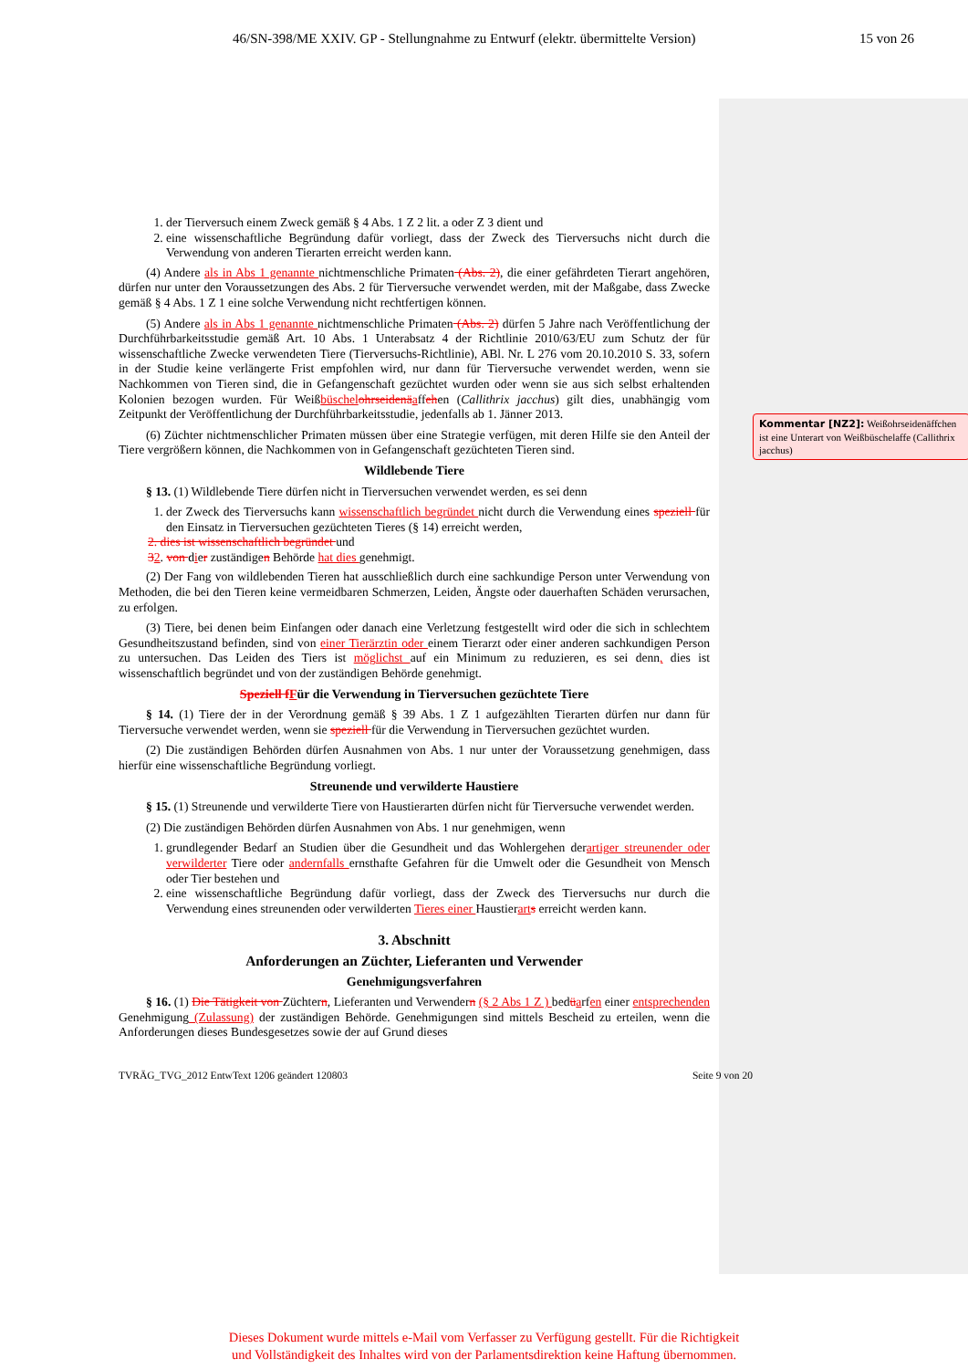46/SN-398/ME XXIV. GP - Stellungnahme zu Entwurf (elektr. übermittelte Version) 15 von 26
1. der Tierversuch einem Zweck gemäß § 4 Abs. 1 Z 2 lit. a oder Z 3 dient und
2. eine wissenschaftliche Begründung dafür vorliegt, dass der Zweck des Tierversuchs nicht durch die Verwendung von anderen Tierarten erreicht werden kann.
(4) Andere als in Abs 1 genannte nichtmenschliche Primaten (Abs. 2), die einer gefährdeten Tierart angehören, dürfen nur unter den Voraussetzungen des Abs. 2 für Tierversuche verwendet werden, mit der Maßgabe, dass Zwecke gemäß § 4 Abs. 1 Z 1 eine solche Verwendung nicht rechtfertigen können.
(5) Andere als in Abs 1 genannte nichtmenschliche Primaten (Abs. 2) dürfen 5 Jahre nach Veröffentlichung der Durchführbarkeitsstudie gemäß Art. 10 Abs. 1 Unterabsatz 4 der Richtlinie 2010/63/EU zum Schutz der für wissenschaftliche Zwecke verwendeten Tiere (Tierversuchs-Richtlinie), ABl. Nr. L 276 vom 20.10.2010 S. 33, sofern in der Studie keine verlängerte Frist empfohlen wird, nur dann für Tierversuche verwendet werden, wenn sie Nachkommen von Tieren sind, die in Gefangenschaft gezüchtet wurden oder wenn sie aus sich selbst erhaltenden Kolonien bezogen wurden. Für Weißbüschel ohrseidenä affehen (Callithrix jacchus) gilt dies, unabhängig vom Zeitpunkt der Veröffentlichung der Durchführbarkeitsstudie, jedenfalls ab 1. Jänner 2013.
(6) Züchter nichtmenschlicher Primaten müssen über eine Strategie verfügen, mit deren Hilfe sie den Anteil der Tiere vergrößern können, die Nachkommen von in Gefangenschaft gezüchteten Tieren sind.
Wildlebende Tiere
§ 13. (1) Wildlebende Tiere dürfen nicht in Tierversuchen verwendet werden, es sei denn
1. der Zweck des Tierversuchs kann wissenschaftlich begründet nicht durch die Verwendung eines speziell für den Einsatz in Tierversuchen gezüchteten Tieres (§ 14) erreicht werden,
2. dies ist wissenschaftlich begründet und
32. von dier zuständigen Behörde hat dies genehmigt.
(2) Der Fang von wildlebenden Tieren hat ausschließlich durch eine sachkundige Person unter Verwendung von Methoden, die bei den Tieren keine vermeidbaren Schmerzen, Leiden, Ängste oder dauerhaften Schäden verursachen, zu erfolgen.
(3) Tiere, bei denen beim Einfangen oder danach eine Verletzung festgestellt wird oder die sich in schlechtem Gesundheitszustand befinden, sind von einer Tierärztin oder einem Tierarzt oder einer anderen sachkundigen Person zu untersuchen. Das Leiden des Tiers ist möglichst auf ein Minimum zu reduzieren, es sei denn, dies ist wissenschaftlich begründet und von der zuständigen Behörde genehmigt.
Speziell f Für die Verwendung in Tierversuchen gezüchtete Tiere
§ 14. (1) Tiere der in der Verordnung gemäß § 39 Abs. 1 Z 1 aufgezählten Tierarten dürfen nur dann für Tierversuche verwendet werden, wenn sie speziell für die Verwendung in Tierversuchen gezüchtet wurden.
(2) Die zuständigen Behörden dürfen Ausnahmen von Abs. 1 nur unter der Voraussetzung genehmigen, dass hierfür eine wissenschaftliche Begründung vorliegt.
Streunende und verwilderte Haustiere
§ 15. (1) Streunende und verwilderte Tiere von Haustierarten dürfen nicht für Tierversuche verwendet werden.
(2) Die zuständigen Behörden dürfen Ausnahmen von Abs. 1 nur genehmigen, wenn
1. grundlegender Bedarf an Studien über die Gesundheit und das Wohlergehen derartiger streunender oder verwilderter Tiere oder andernfalls ernsthafte Gefahren für die Umwelt oder die Gesundheit von Mensch oder Tier bestehen und
2. eine wissenschaftliche Begründung dafür vorliegt, dass der Zweck des Tierversuchs nur durch die Verwendung eines streunenden oder verwilderten Tieres einer Haustierart s erreicht werden kann.
3. Abschnitt
Anforderungen an Züchter, Lieferanten und Verwender
Genehmigungsverfahren
§ 16. (1) Die Tätigkeit von Züchtern, Lieferanten und Verwendern (§ 2 Abs 1 Z ) bedüarfen einer entsprechenden Genehmigung (Zulassung) der zuständigen Behörde. Genehmigungen sind mittels Bescheid zu erteilen, wenn die Anforderungen dieses Bundesgesetzes sowie der auf Grund dieses
TVRÄG_TVG_2012 EntwText 1206 geändert 120803 Seite 9 von 20
Kommentar [NZ2]: Weißohrseidenäffchen ist eine Unterart von Weißbüschelaffe (Callithrix jacchus)
Dieses Dokument wurde mittels e-Mail vom Verfasser zu Verfügung gestellt. Für die Richtigkeit
und Vollständigkeit des Inhaltes wird von der Parlamentsdirektion keine Haftung übernommen.